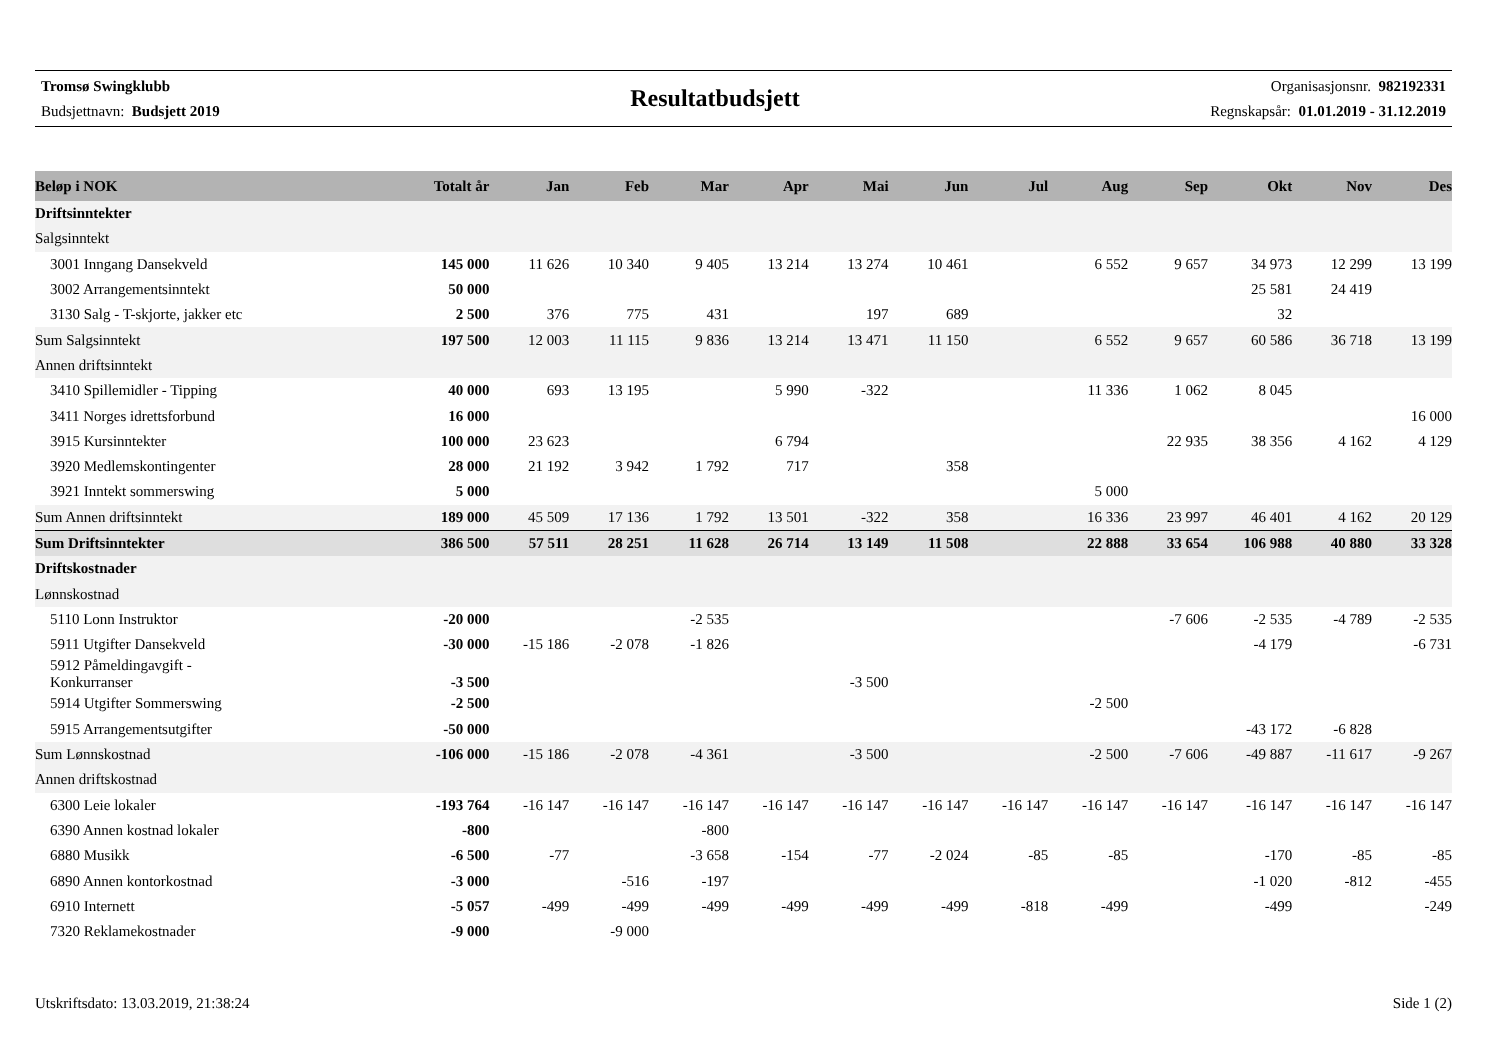Tromsø Swingklubb
Budsjettnavn: Budsjett 2019
Resultatbudsjett
Organisasjonsnr. 982192331
Regnskapsår: 01.01.2019 - 31.12.2019
| Beløp i NOK | Totalt år | Jan | Feb | Mar | Apr | Mai | Jun | Jul | Aug | Sep | Okt | Nov | Des |
| --- | --- | --- | --- | --- | --- | --- | --- | --- | --- | --- | --- | --- | --- |
| Driftsinntekter | | | | | | | | | | | | | |
| Salgsinntekt | | | | | | | | | | | | | |
| 3001 Inngang Dansekveld | 145 000 | 11 626 | 10 340 | 9 405 | 13 214 | 13 274 | 10 461 | | 6 552 | 9 657 | 34 973 | 12 299 | 13 199 |
| 3002 Arrangementsinntekt | 50 000 | | | | | | | | | | 25 581 | 24 419 | |
| 3130 Salg - T-skjorte, jakker etc | 2 500 | 376 | 775 | 431 | | 197 | 689 | | | | 32 | | |
| Sum Salgsinntekt | 197 500 | 12 003 | 11 115 | 9 836 | 13 214 | 13 471 | 11 150 | | 6 552 | 9 657 | 60 586 | 36 718 | 13 199 |
| Annen driftsinntekt | | | | | | | | | | | | | |
| 3410 Spillemidler - Tipping | 40 000 | 693 | 13 195 | | 5 990 | -322 | | | 11 336 | 1 062 | 8 045 | | |
| 3411 Norges idrettsforbund | 16 000 | | | | | | | | | | | | 16 000 |
| 3915 Kursinntekter | 100 000 | 23 623 | | | 6 794 | | | | | 22 935 | 38 356 | 4 162 | 4 129 |
| 3920 Medlemskontingenter | 28 000 | 21 192 | 3 942 | 1 792 | 717 | | 358 | | | | | | |
| 3921 Inntekt sommerswing | 5 000 | | | | | | | | 5 000 | | | | |
| Sum Annen driftsinntekt | 189 000 | 45 509 | 17 136 | 1 792 | 13 501 | -322 | 358 | | 16 336 | 23 997 | 46 401 | 4 162 | 20 129 |
| Sum Driftsinntekter | 386 500 | 57 511 | 28 251 | 11 628 | 26 714 | 13 149 | 11 508 | | 22 888 | 33 654 | 106 988 | 40 880 | 33 328 |
| Driftskostnader | | | | | | | | | | | | | |
| Lønnskostnad | | | | | | | | | | | | | |
| 5110 Lonn Instruktor | -20 000 | | | -2 535 | | | | | | -7 606 | -2 535 | -4 789 | -2 535 |
| 5911 Utgifter Dansekveld | -30 000 | -15 186 | -2 078 | -1 826 | | | | | | | -4 179 | | -6 731 |
| 5912 Påmeldingavgift - Konkurranser | -3 500 | | | | | -3 500 | | | | | | | |
| 5914 Utgifter Sommerswing | -2 500 | | | | | | | | -2 500 | | | | |
| 5915 Arrangementsutgifter | -50 000 | | | | | | | | | | -43 172 | -6 828 | |
| Sum Lønnskostnad | -106 000 | -15 186 | -2 078 | -4 361 | | -3 500 | | | -2 500 | -7 606 | -49 887 | -11 617 | -9 267 |
| Annen driftskostnad | | | | | | | | | | | | | |
| 6300 Leie lokaler | -193 764 | -16 147 | -16 147 | -16 147 | -16 147 | -16 147 | -16 147 | -16 147 | -16 147 | -16 147 | -16 147 | -16 147 | -16 147 |
| 6390 Annen kostnad lokaler | -800 | | | -800 | | | | | | | | | |
| 6880 Musikk | -6 500 | -77 | | -3 658 | -154 | -77 | -2 024 | -85 | -85 | | -170 | -85 | -85 |
| 6890 Annen kontorkostnad | -3 000 | | -516 | -197 | | | | | | | -1 020 | -812 | -455 |
| 6910 Internett | -5 057 | -499 | -499 | -499 | -499 | -499 | -499 | -818 | -499 | | -499 | | -249 |
| 7320 Reklamekostnader | -9 000 | | -9 000 | | | | | | | | | | |
Utskriftsdato: 13.03.2019, 21:38:24 Side 1 (2)